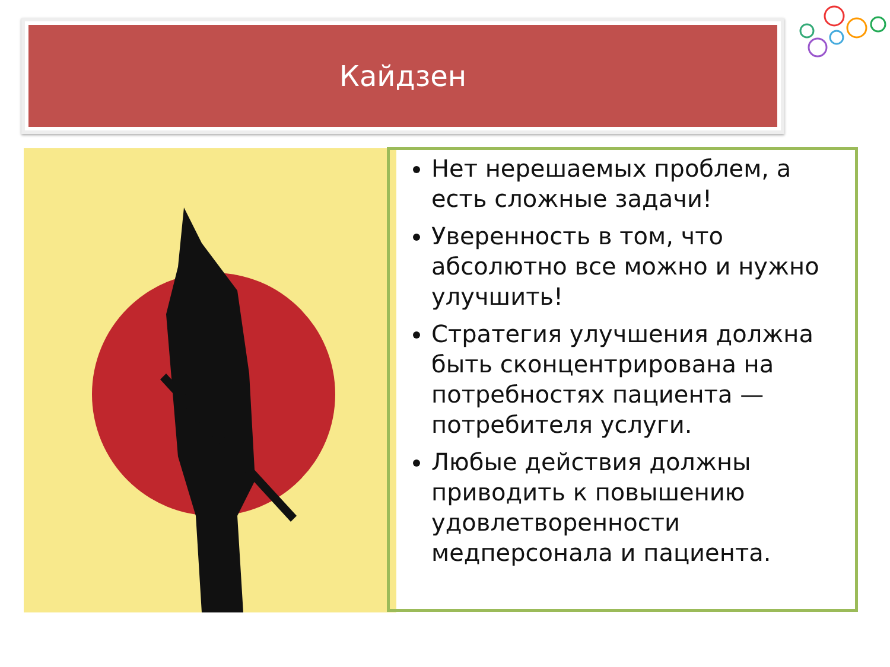Кайдзен
Нет нерешаемых проблем, а есть сложные задачи!
Уверенность в том, что абсолютно все можно и нужно улучшить!
Стратегия улучшения должна быть сконцентрирована на потребностях пациента — потребителя услуги.
Любые действия должны приводить к повышению удовлетворенности медперсонала и пациента.